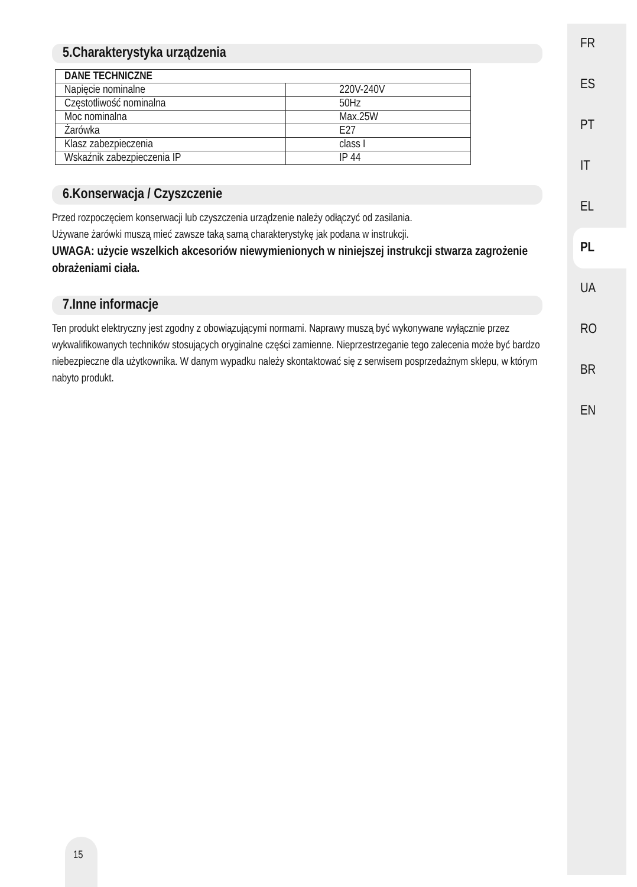5.Charakterystyka urządzenia
| DANE TECHNICZNE | |
| --- | --- |
| Napięcie nominalne | 220V-240V |
| Częstotliwość nominalna | 50Hz |
| Moc nominalna | Max.25W |
| Żarówka | E27 |
| Klasz zabezpieczenia | class I |
| Wskaźnik zabezpieczenia IP | IP 44 |
6.Konserwacja / Czyszczenie
Przed rozpoczęciem konserwacji lub czyszczenia urządzenie należy odłączyć od zasilania.
Używane żarówki muszą mieć zawsze taką samą charakterystykę jak podana w instrukcji.
UWAGA: użycie wszelkich akcesoriów niewymienionych w niniejszej instrukcji stwarza zagrożenie obrażeniami ciała.
7.Inne informacje
Ten produkt elektryczny jest zgodny z obowiązującymi normami. Naprawy muszą być wykonywane wyłącznie przez wykwalifikowanych techników stosujących oryginalne części zamienne. Nieprzestrzeganie tego zalecenia może być bardzo niebezpieczne dla użytkownika. W danym wypadku należy skontaktować się z serwisem posprzedażnym sklepu, w którym nabyto produkt.
FR
ES
PT
IT
EL
PL
UA
RO
BR
EN
15